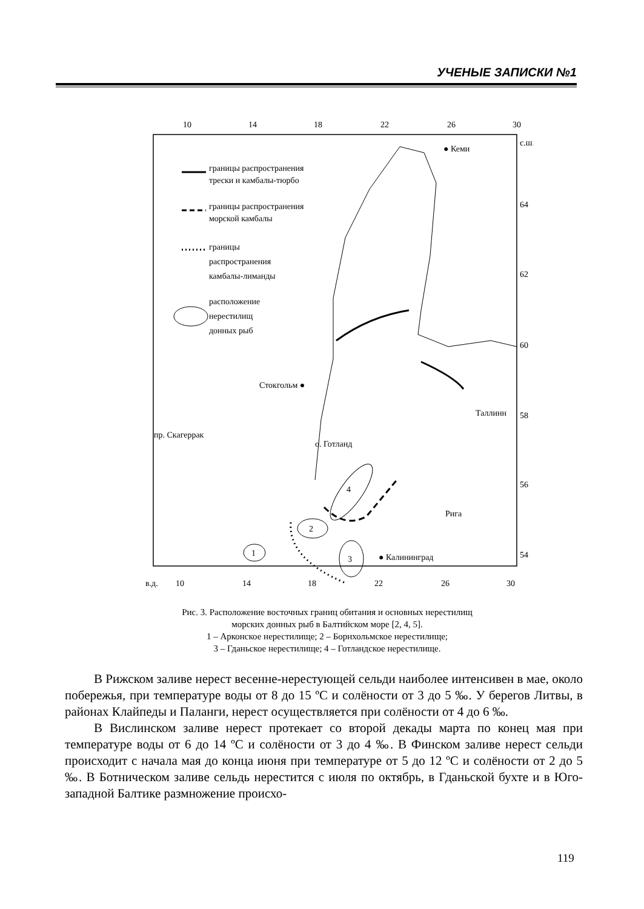УЧЕНЫЕ ЗАПИСКИ №1
10
14
18
22
26
30
с.ш.
64
62
60
58
56
54
в.д.
10
14
18
22
26
30
границы распространения
трески и камбалы-тюрбо
границы распространения
морской камбалы
границы
распространения
камбалы-лиманды
расположение
нерестилищ
донных рыб
4
2
1
3
● Кеми
Стокгольм ●
Таллинн
пр. Скагеррак
о. Готланд
Рига
● Калининград
Рис. 3. Расположение восточных границ обитания и основных нерестилищ
морских донных рыб в Балтийском море [2, 4, 5].
1 – Арконское нерестилище; 2 – Борнхольмское нерестилище;
3 – Гданьское нерестилище; 4 – Готландское нерестилище.
В Рижском заливе нерест весенне-нерестующей сельди наиболее интенсивен в мае, около побережья, при температуре воды от 8 до 15 ºC и солёности от 3 до 5 ‰. У берегов Литвы, в районах Клайпеды и Паланги, нерест осуществляется при солёности от 4 до 6 ‰.
В Вислинском заливе нерест протекает со второй декады марта по конец мая при температуре воды от 6 до 14 ºC и солёности от 3 до 4 ‰. В Финском заливе нерест сельди происходит с начала мая до конца июня при температуре от 5 до 12 ºC и солёности от 2 до 5 ‰. В Ботническом заливе сельдь нерестится с июля по октябрь, в Гданьской бухте и в Юго-западной Балтике размножение происхо-
119